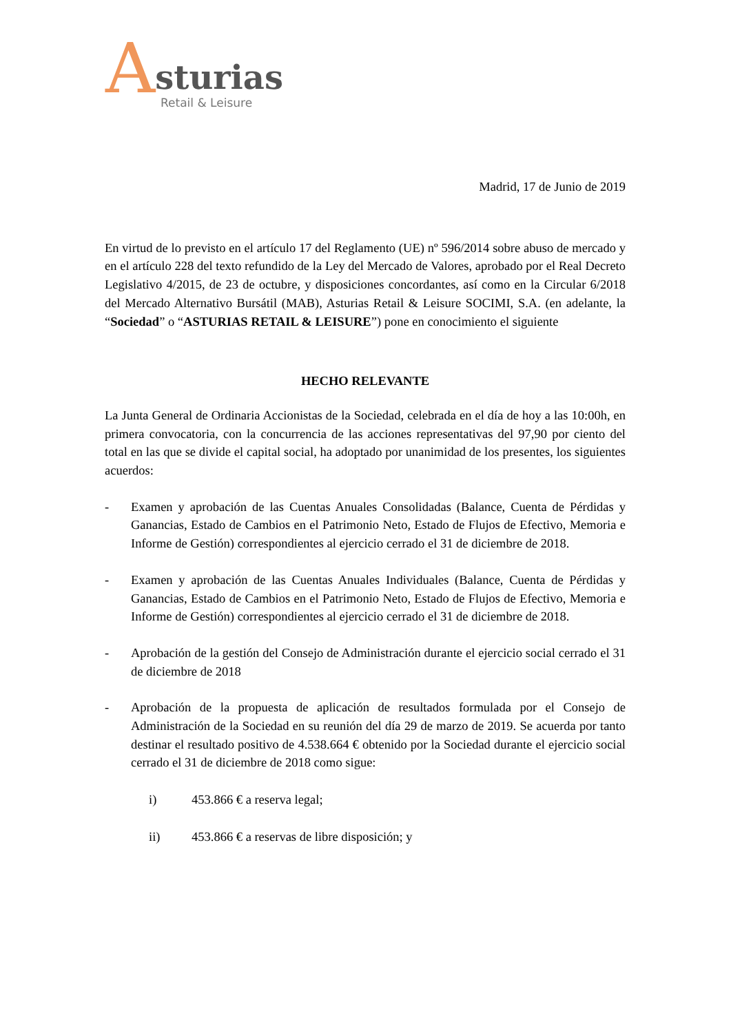Asturias
Retail & Leisure
Madrid, 17 de Junio de 2019
En virtud de lo previsto en el artículo 17 del Reglamento (UE) nº 596/2014 sobre abuso de mercado y en el artículo 228 del texto refundido de la Ley del Mercado de Valores, aprobado por el Real Decreto Legislativo 4/2015, de 23 de octubre, y disposiciones concordantes, así como en la Circular 6/2018 del Mercado Alternativo Bursátil (MAB), Asturias Retail & Leisure SOCIMI, S.A. (en adelante, la “Sociedad” o “ASTURIAS RETAIL & LEISURE”) pone en conocimiento el siguiente
HECHO RELEVANTE
La Junta General de Ordinaria Accionistas de la Sociedad, celebrada en el día de hoy a las 10:00h, en primera convocatoria, con la concurrencia de las acciones representativas del 97,90 por ciento del total en las que se divide el capital social, ha adoptado por unanimidad de los presentes, los siguientes acuerdos:
- Examen y aprobación de las Cuentas Anuales Consolidadas (Balance, Cuenta de Pérdidas y Ganancias, Estado de Cambios en el Patrimonio Neto, Estado de Flujos de Efectivo, Memoria e Informe de Gestión) correspondientes al ejercicio cerrado el 31 de diciembre de 2018.
- Examen y aprobación de las Cuentas Anuales Individuales (Balance, Cuenta de Pérdidas y Ganancias, Estado de Cambios en el Patrimonio Neto, Estado de Flujos de Efectivo, Memoria e Informe de Gestión) correspondientes al ejercicio cerrado el 31 de diciembre de 2018.
- Aprobación de la gestión del Consejo de Administración durante el ejercicio social cerrado el 31 de diciembre de 2018
- Aprobación de la propuesta de aplicación de resultados formulada por el Consejo de Administración de la Sociedad en su reunión del día 29 de marzo de 2019. Se acuerda por tanto destinar el resultado positivo de 4.538.664 € obtenido por la Sociedad durante el ejercicio social cerrado el 31 de diciembre de 2018 como sigue:
i) 453.866 € a reserva legal;
ii) 453.866 € a reservas de libre disposición; y